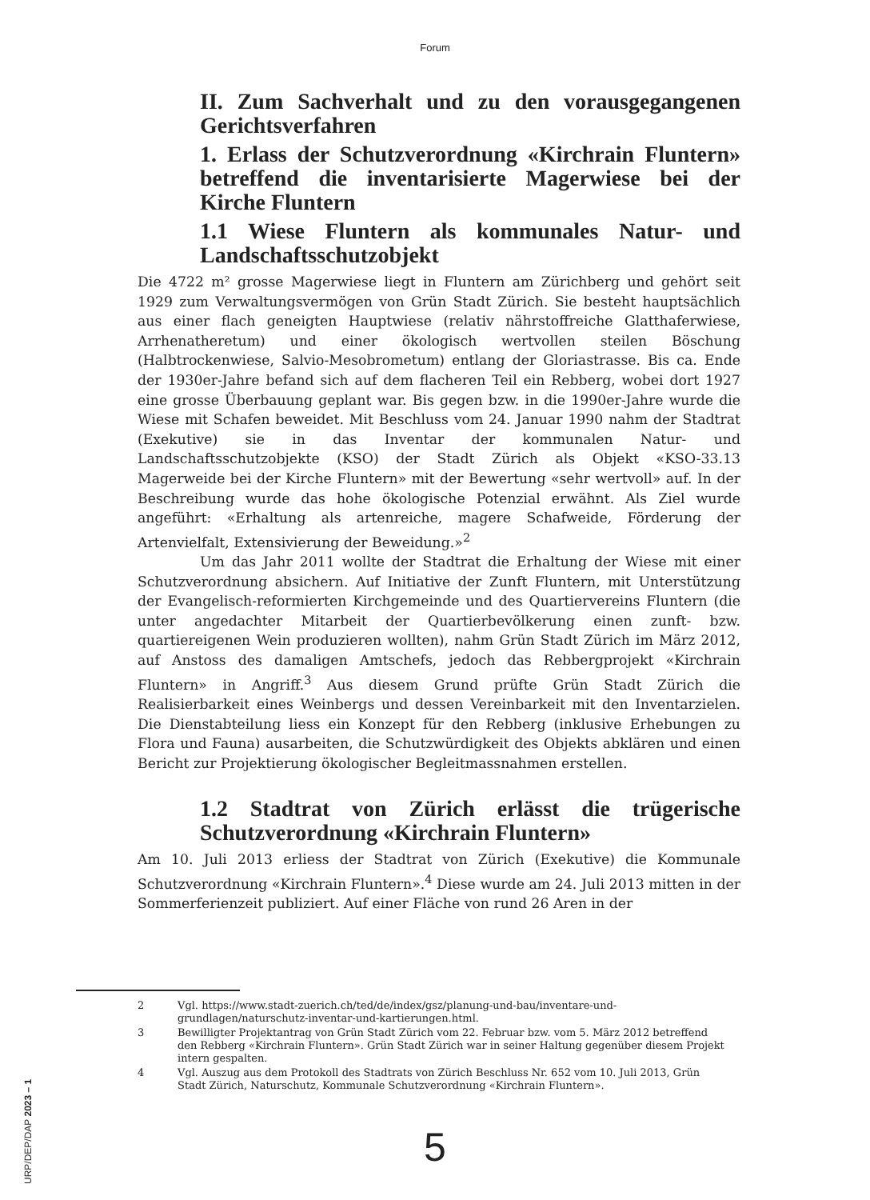Forum
II. Zum Sachverhalt und zu den vorausgegange­nen Gerichtsverfahren
1. Erlass der Schutzverordnung «Kirchrain Fluntern» betreffend die inventarisierte Magerwiese bei der Kirche Fluntern
1.1 Wiese Fluntern als kommunales Natur- und Landschaftsschutzobjekt
Die 4722 m² grosse Magerwiese liegt in Fluntern am Zürichberg und gehört seit 1929 zum Verwaltungsvermögen von Grün Stadt Zürich. Sie besteht hauptsächlich aus einer flach geneigten Hauptwiese (relativ nährstoffreiche Glatthaferwiese, Arrhenatheretum) und einer ökologisch wertvollen steilen Böschung (Halbtrockenwiese, Salvio-Mesobrometum) entlang der Gloriastrasse. Bis ca. Ende der 1930er-Jahre befand sich auf dem flacheren Teil ein Rebberg, wobei dort 1927 eine grosse Überbauung geplant war. Bis gegen bzw. in die 1990er-Jahre wurde die Wiese mit Schafen beweidet. Mit Beschluss vom 24. Januar 1990 nahm der Stadtrat (Exekutive) sie in das Inventar der kommunalen Natur- und Landschaftsschutzobjekte (KSO) der Stadt Zürich als Objekt «KSO-33.13 Magerweide bei der Kirche Fluntern» mit der Bewertung «sehr wertvoll» auf. In der Beschreibung wurde das hohe ökologische Potenzial erwähnt. Als Ziel wurde angeführt: «Erhaltung als artenreiche, magere Schafweide, Förderung der Artenvielfalt, Extensivierung der Beweidung.»<sup>2</sup>
Um das Jahr 2011 wollte der Stadtrat die Erhaltung der Wiese mit einer Schutzverordnung absichern. Auf Initiative der Zunft Fluntern, mit Unterstützung der Evangelisch-reformierten Kirchgemeinde und des Quartiervereins Fluntern (die unter angedachter Mitarbeit der Quartierbevölkerung einen zunft- bzw. quartiereigenen Wein produzieren wollten), nahm Grün Stadt Zürich im März 2012, auf Anstoss des damaligen Amtschefs, jedoch das Rebbergprojekt «Kirchrain Fluntern» in Angriff.<sup>3</sup> Aus diesem Grund prüfte Grün Stadt Zürich die Realisierbarkeit eines Weinbergs und dessen Vereinbarkeit mit den Inventarzielen. Die Dienstabteilung liess ein Konzept für den Rebberg (inklusive Erhebungen zu Flora und Fauna) ausarbeiten, die Schutzwürdigkeit des Objekts abklären und einen Bericht zur Projektierung ökologischer Begleitmassnahmen erstellen.
1.2 Stadtrat von Zürich erlässt die trügerische Schutzverordnung «Kirchrain Fluntern»
Am 10. Juli 2013 erliess der Stadtrat von Zürich (Exekutive) die Kommunale Schutzverordnung «Kirchrain Fluntern».<sup>4</sup> Diese wurde am 24. Juli 2013 mitten in der Sommerferienzeit publiziert. Auf einer Fläche von rund 26 Aren in der
2 Vgl. https://www.stadt-zuerich.ch/ted/de/index/gsz/planung-und-bau/inventare-und-grundlagen/naturschutz-inventar-und-kartierungen.html.
3 Bewilligter Projektantrag von Grün Stadt Zürich vom 22. Februar bzw. vom 5. März 2012 betreffend den Rebberg «Kirchrain Fluntern». Grün Stadt Zürich war in seiner Haltung gegenüber diesem Projekt intern gespalten.
4 Vgl. Auszug aus dem Protokoll des Stadtrats von Zürich Beschluss Nr. 652 vom 10. Juli 2013, Grün Stadt Zürich, Naturschutz, Kommunale Schutzverordnung «Kirchrain Fluntern».
5
URP/DEP/DAP 2023 – 1